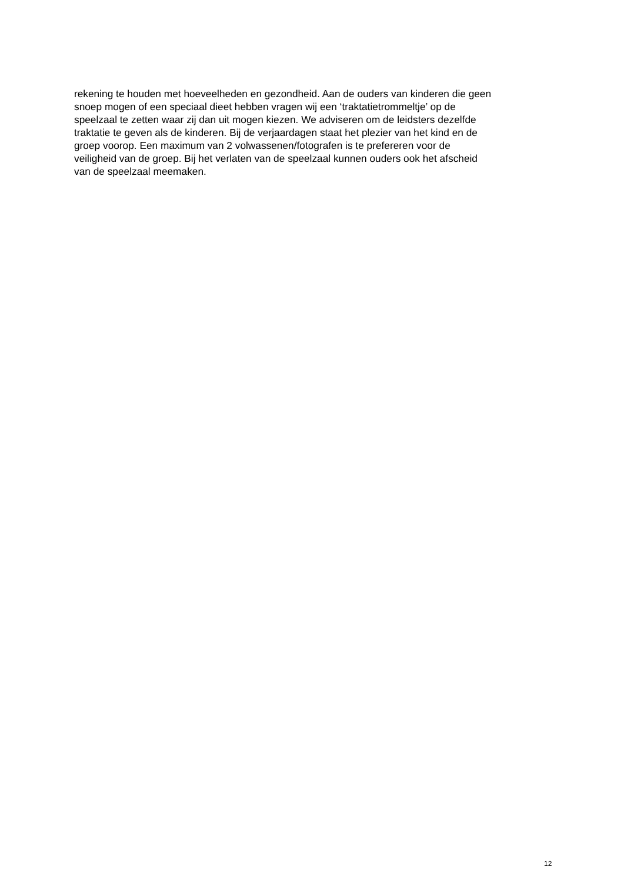rekening te houden met hoeveelheden en gezondheid. Aan de ouders van kinderen die geen
snoep mogen of een speciaal dieet hebben vragen wij een ‘traktatietrommeltje’ op de
speelzaal te zetten waar zij dan uit mogen kiezen. We adviseren om de leidsters dezelfde
traktatie te geven als de kinderen. Bij de verjaardagen staat het plezier van het kind en de
groep voorop. Een maximum van 2 volwassenen/fotografen is te prefereren voor de
veiligheid van de groep. Bij het verlaten van de speelzaal kunnen ouders ook het afscheid
van de speelzaal meemaken.
12